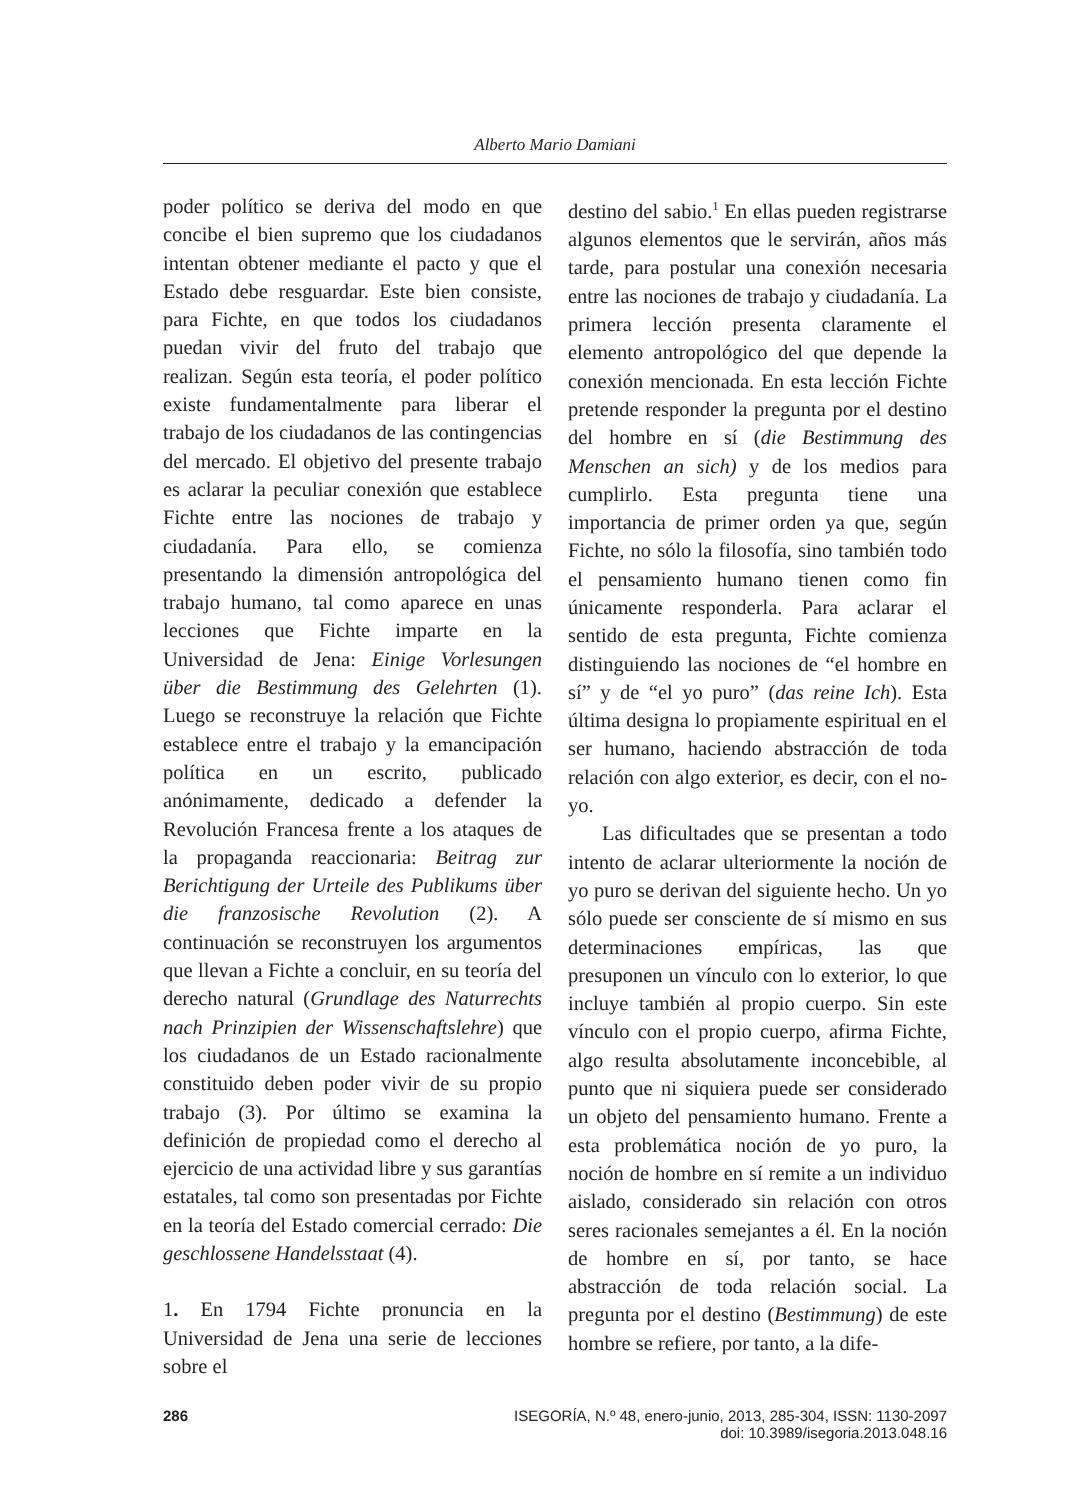Alberto Mario Damiani
poder político se deriva del modo en que concibe el bien supremo que los ciudadanos intentan obtener mediante el pacto y que el Estado debe resguardar. Este bien consiste, para Fichte, en que todos los ciudadanos puedan vivir del fruto del trabajo que realizan. Según esta teoría, el poder político existe fundamentalmente para liberar el trabajo de los ciudadanos de las contingencias del mercado. El objetivo del presente trabajo es aclarar la peculiar conexión que establece Fichte entre las nociones de trabajo y ciudadanía. Para ello, se comienza presentando la dimensión antropológica del trabajo humano, tal como aparece en unas lecciones que Fichte imparte en la Universidad de Jena: Einige Vorlesungen über die Bestimmung des Gelehrten (1). Luego se reconstruye la relación que Fichte establece entre el trabajo y la emancipación política en un escrito, publicado anónimamente, dedicado a defender la Revolución Francesa frente a los ataques de la propaganda reaccionaria: Beitrag zur Berichtigung der Urteile des Publikums über die franzosische Revolution (2). A continuación se reconstruyen los argumentos que llevan a Fichte a concluir, en su teoría del derecho natural (Grundlage des Naturrechts nach Prinzipien der Wissenschaftslehre) que los ciudadanos de un Estado racionalmente constituido deben poder vivir de su propio trabajo (3). Por último se examina la definición de propiedad como el derecho al ejercicio de una actividad libre y sus garantías estatales, tal como son presentadas por Fichte en la teoría del Estado comercial cerrado: Die geschlossene Handelsstaat (4).
1. En 1794 Fichte pronuncia en la Universidad de Jena una serie de lecciones sobre el
destino del sabio.<sup>1</sup> En ellas pueden registrarse algunos elementos que le servirán, años más tarde, para postular una conexión necesaria entre las nociones de trabajo y ciudadanía. La primera lección presenta claramente el elemento antropológico del que depende la conexión mencionada. En esta lección Fichte pretende responder la pregunta por el destino del hombre en sí (die Bestimmung des Menschen an sich) y de los medios para cumplirlo. Esta pregunta tiene una importancia de primer orden ya que, según Fichte, no sólo la filosofía, sino también todo el pensamiento humano tienen como fin únicamente responderla. Para aclarar el sentido de esta pregunta, Fichte comienza distinguiendo las nociones de “el hombre en sí” y de “el yo puro” (das reine Ich). Esta última designa lo propiamente espiritual en el ser humano, haciendo abstracción de toda relación con algo exterior, es decir, con el no-yo.
Las dificultades que se presentan a todo intento de aclarar ulteriormente la noción de yo puro se derivan del siguiente hecho. Un yo sólo puede ser consciente de sí mismo en sus determinaciones empíricas, las que presuponen un vínculo con lo exterior, lo que incluye también al propio cuerpo. Sin este vínculo con el propio cuerpo, afirma Fichte, algo resulta absolutamente inconcebible, al punto que ni siquiera puede ser considerado un objeto del pensamiento humano. Frente a esta problemática noción de yo puro, la noción de hombre en sí remite a un individuo aislado, considerado sin relación con otros seres racionales semejantes a él. En la noción de hombre en sí, por tanto, se hace abstracción de toda relación social. La pregunta por el destino (Bestimmung) de este hombre se refiere, por tanto, a la dife-
286 ISEGORÍA, N.º 48, enero-junio, 2013, 285-304, ISSN: 1130-2097
doi: 10.3989/isegoria.2013.048.16